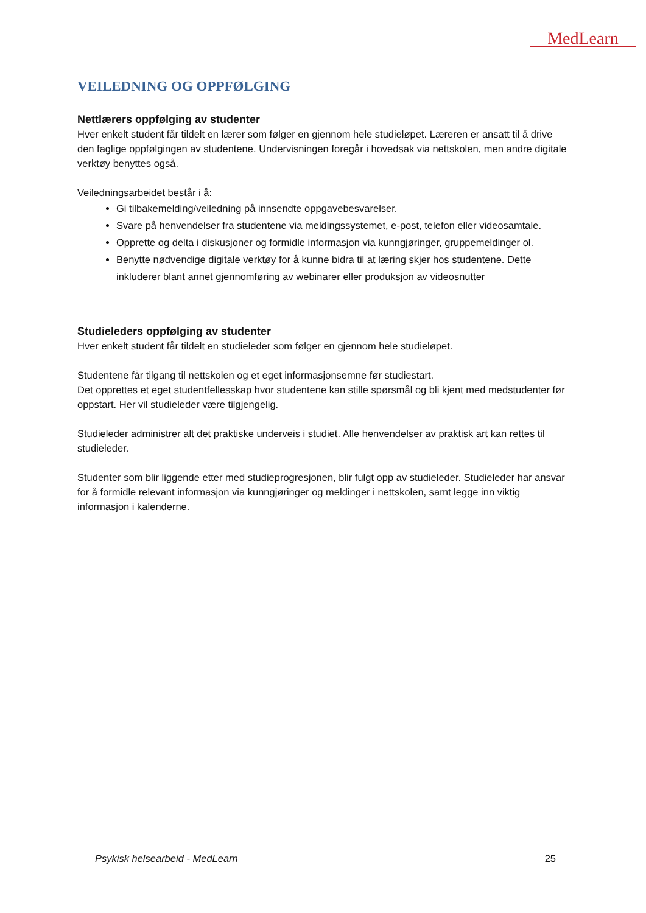MedLearn
VEILEDNING OG OPPFØLGING
Nettlærers oppfølging av studenter
Hver enkelt student får tildelt en lærer som følger en gjennom hele studieløpet. Læreren er ansatt til å drive den faglige oppfølgingen av studentene. Undervisningen foregår i hovedsak via nettskolen, men andre digitale verktøy benyttes også.
Veiledningsarbeidet består i å:
Gi tilbakemelding/veiledning på innsendte oppgavebesvarelser.
Svare på henvendelser fra studentene via meldingssystemet, e-post, telefon eller videosamtale.
Opprette og delta i diskusjoner og formidle informasjon via kunngjøringer, gruppemeldinger ol.
Benytte nødvendige digitale verktøy for å kunne bidra til at læring skjer hos studentene. Dette inkluderer blant annet gjennomføring av webinarer eller produksjon av videosnutter
Studieleders oppfølging av studenter
Hver enkelt student får tildelt en studieleder som følger en gjennom hele studieløpet.
Studentene får tilgang til nettskolen og et eget informasjonsemne før studiestart.
Det opprettes et eget studentfellesskap hvor studentene kan stille spørsmål og bli kjent med medstudenter før oppstart. Her vil studieleder være tilgjengelig.
Studieleder administrer alt det praktiske underveis i studiet. Alle henvendelser av praktisk art kan rettes til studieleder.
Studenter som blir liggende etter med studieprogresjonen, blir fulgt opp av studieleder. Studieleder har ansvar for å formidle relevant informasjon via kunngjøringer og meldinger i nettskolen, samt legge inn viktig informasjon i kalenderne.
Psykisk helsearbeid - MedLearn 25